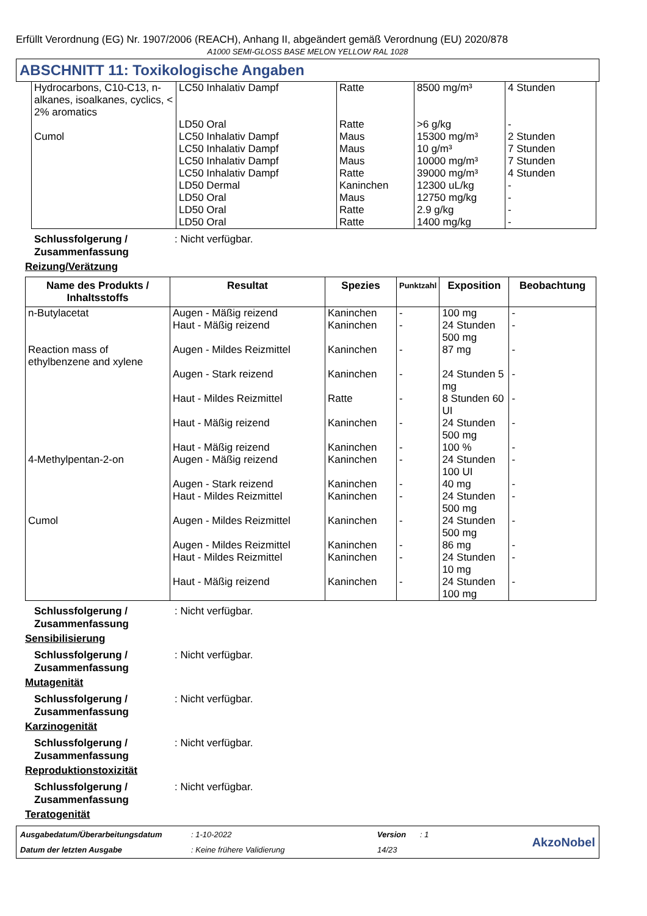Erfüllt Verordnung (EG) Nr. 1907/2006 (REACH), Anhang II, abgeändert gemäß Verordnung (EU) 2020/878
A1000 SEMI-GLOSS BASE MELON YELLOW RAL 1028
ABSCHNITT 11: Toxikologische Angaben
| Hydrocarbons, C10-C13, n-alkanes, isoalkanes, cyclics, < 2% aromatics | LC50 Inhalativ Dampf | Ratte | 8500 mg/m³ | 4 Stunden |
| | LD50 Oral | Ratte | >6 g/kg | - |
| Cumol | LC50 Inhalativ Dampf LC50 Inhalativ Dampf LC50 Inhalativ Dampf LC50 Inhalativ Dampf LD50 Dermal LD50 Oral LD50 Oral LD50 Oral | Maus Maus Maus Ratte Kaninchen Maus Ratte Ratte | 15300 mg/m³ 10 g/m³ 10000 mg/m³ 39000 mg/m³ 12300 uL/kg 12750 mg/kg 2.9 g/kg 1400 mg/kg | 2 Stunden 7 Stunden 7 Stunden 4 Stunden - - - - |
Schlussfolgerung / Zusammenfassung: Nicht verfügbar.
Reizung/Verätzung
| Name des Produkts / Inhaltsstoffs | Resultat | Spezies | Punktzahl | Exposition | Beobachtung |
| --- | --- | --- | --- | --- | --- |
| n-Butylacetat | Augen - Mäßig reizend Haut - Mäßig reizend | Kaninchen Kaninchen | - - | 100 mg 24 Stunden 500 mg | - - |
| Reaction mass of ethylbenzene and xylene | Augen - Mildes Reizmittel Augen - Stark reizend Haut - Mildes Reizmittel Haut - Mäßig reizend Haut - Mäßig reizend | Kaninchen Kaninchen Ratte Kaninchen Kaninchen | - - - - - | 87 mg 24 Stunden 5 mg 8 Stunden 60 UI 24 Stunden 500 mg 100 % | - - - - - |
| 4-Methylpentan-2-on | Augen - Mäßig reizend Augen - Stark reizend Haut - Mildes Reizmittel | Kaninchen Kaninchen Kaninchen | - - - | 24 Stunden 100 UI 40 mg 24 Stunden 500 mg | - - - |
| Cumol | Augen - Mildes Reizmittel Augen - Mildes Reizmittel Haut - Mildes Reizmittel Haut - Mäßig reizend | Kaninchen Kaninchen Kaninchen Kaninchen | - - - - | 24 Stunden 500 mg 86 mg 24 Stunden 10 mg 24 Stunden 100 mg | - - - - |
Schlussfolgerung / Zusammenfassung: Nicht verfügbar.
Sensibilisierung
Schlussfolgerung / Zusammenfassung: Nicht verfügbar.
Mutagenität
Schlussfolgerung / Zusammenfassung: Nicht verfügbar.
Karzinogenität
Schlussfolgerung / Zusammenfassung: Nicht verfügbar.
Reproduktionstoxizität
Schlussfolgerung / Zusammenfassung: Nicht verfügbar.
Teratogenität
Ausgabedatum/Überarbeitungsdatum: 1-10-2022 Version: 1
AkzoNobel
Datum der letzten Ausgabe: Keine frühere Validierung 14/23